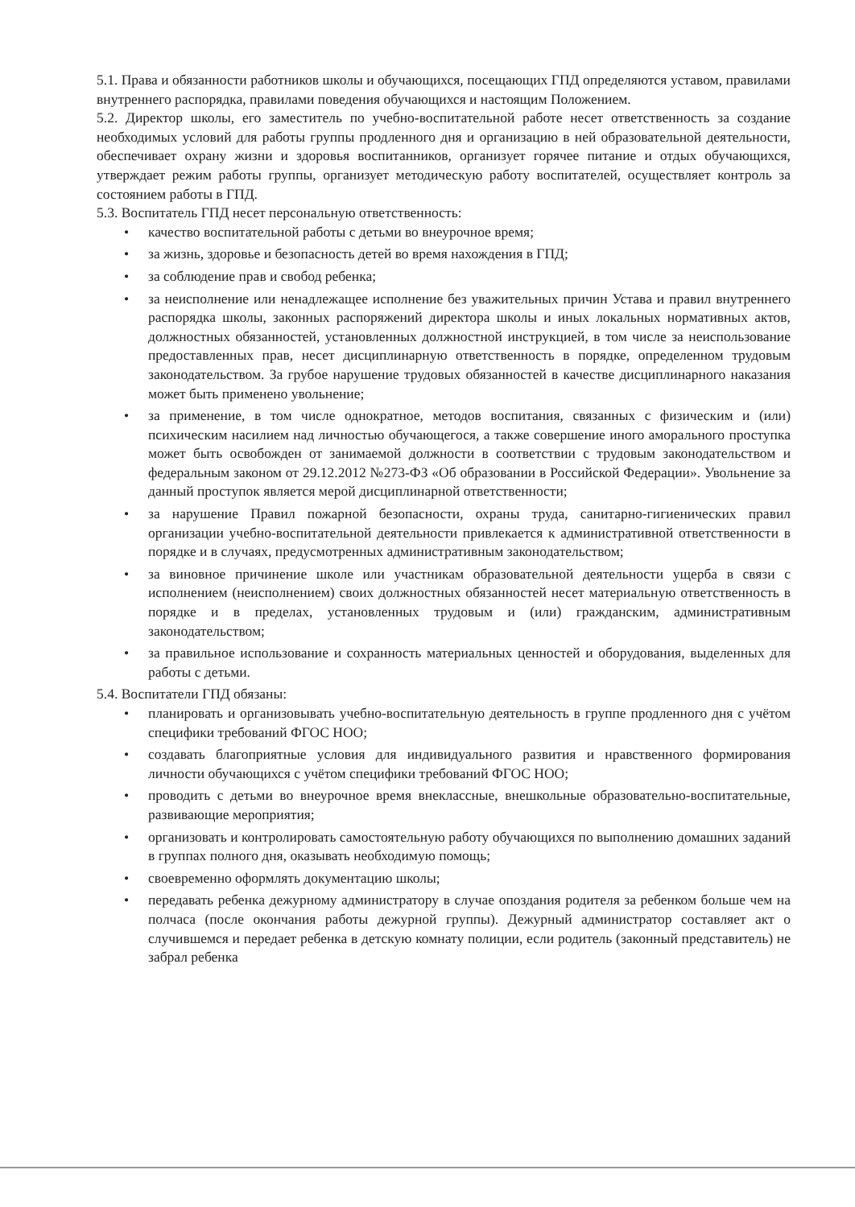5.1. Права и обязанности работников школы и обучающихся, посещающих ГПД определяются уставом, правилами внутреннего распорядка, правилами поведения обучающихся и настоящим Положением.
5.2. Директор школы, его заместитель по учебно-воспитательной работе несет ответственность за создание необходимых условий для работы группы продленного дня и организацию в ней образовательной деятельности, обеспечивает охрану жизни и здоровья воспитанников, организует горячее питание и отдых обучающихся, утверждает режим работы группы, организует методическую работу воспитателей, осуществляет контроль за состоянием работы в ГПД.
5.3. Воспитатель ГПД несет персональную ответственность:
• качество воспитательной работы с детьми во внеурочное время;
• за жизнь, здоровье и безопасность детей во время нахождения в ГПД;
• за соблюдение прав и свобод ребенка;
• за неисполнение или ненадлежащее исполнение без уважительных причин Устава и правил внутреннего распорядка школы, законных распоряжений директора школы и иных локальных нормативных актов, должностных обязанностей, установленных должностной инструкцией, в том числе за неиспользование предоставленных прав, несет дисциплинарную ответственность в порядке, определенном трудовым законодательством. За грубое нарушение трудовых обязанностей в качестве дисциплинарного наказания может быть применено увольнение;
• за применение, в том числе однократное, методов воспитания, связанных с физическим и (или) психическим насилием над личностью обучающегося, а также совершение иного аморального проступка может быть освобожден от занимаемой должности в соответствии с трудовым законодательством и федеральным законом от 29.12.2012 №273-ФЗ «Об образовании в Российской Федерации». Увольнение за данный проступок является мерой дисциплинарной ответственности;
• за нарушение Правил пожарной безопасности, охраны труда, санитарно-гигиенических правил организации учебно-воспитательной деятельности привлекается к административной ответственности в порядке и в случаях, предусмотренных административным законодательством;
• за виновное причинение школе или участникам образовательной деятельности ущерба в связи с исполнением (неисполнением) своих должностных обязанностей несет материальную ответственность в порядке и в пределах, установленных трудовым и (или) гражданским, административным законодательством;
• за правильное использование и сохранность материальных ценностей и оборудования, выделенных для работы с детьми.
5.4. Воспитатели ГПД обязаны:
• планировать и организовывать учебно-воспитательную деятельность в группе продленного дня с учётом специфики требований ФГОС НОО;
• создавать благоприятные условия для индивидуального развития и нравственного формирования личности обучающихся с учётом специфики требований ФГОС НОО;
• проводить с детьми во внеурочное время внеклассные, внешкольные образовательно-воспитательные, развивающие мероприятия;
• организовать и контролировать самостоятельную работу обучающихся по выполнению домашних заданий в группах полного дня, оказывать необходимую помощь;
• своевременно оформлять документацию школы;
• передавать ребенка дежурному администратору в случае опоздания родителя за ребенком больше чем на полчаса (после окончания работы дежурной группы). Дежурный администратор составляет акт о случившемся и передает ребенка в детскую комнату полиции, если родитель (законный представитель) не забрал ребенка